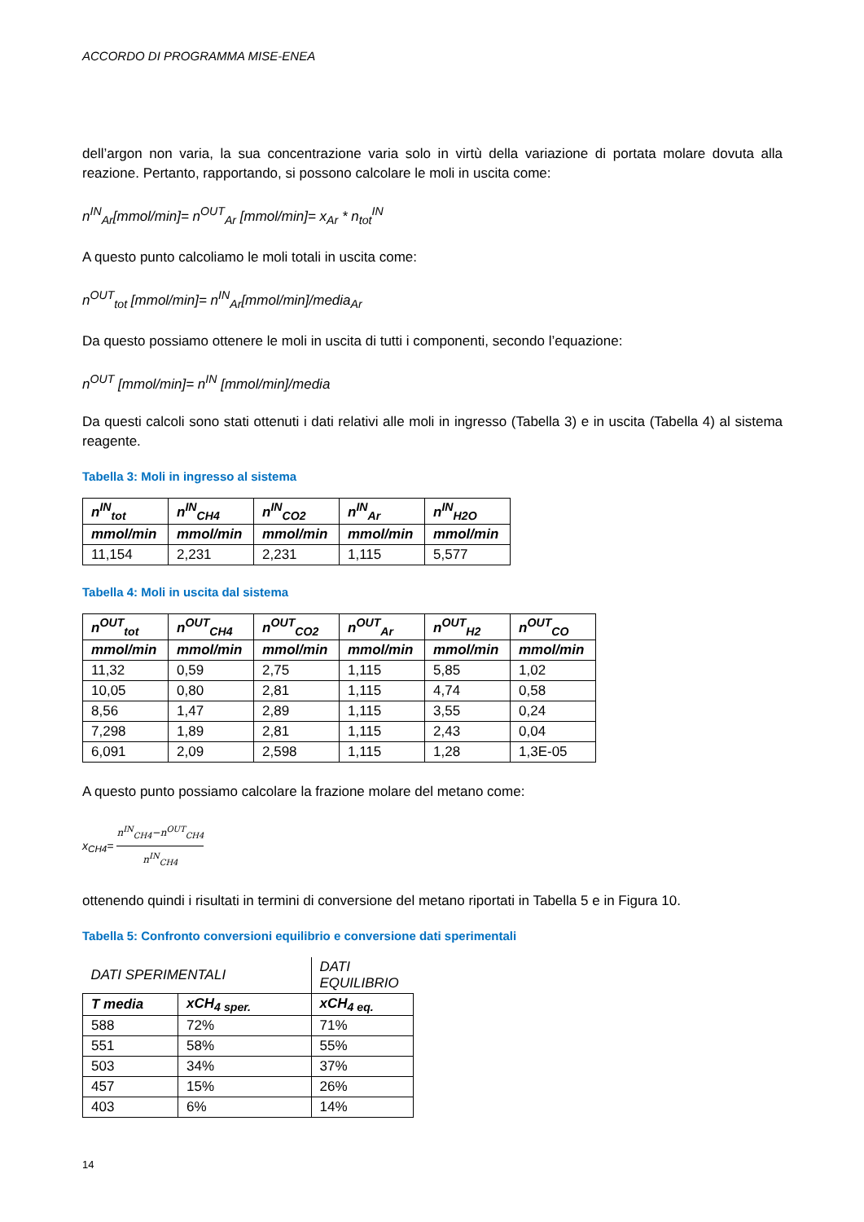ACCORDO DI PROGRAMMA MISE-ENEA
dell’argon non varia, la sua concentrazione varia solo in virtù della variazione di portata molare dovuta alla reazione. Pertanto, rapportando, si possono calcolare le moli in uscita come:
n<sup>IN</sup><sub>Ar</sub>[mmol/min]= n<sup>OUT</sup><sub>Ar</sub> [mmol/min]= x<sub>Ar</sub> * n<sub>tot</sub><sup>IN</sup>
A questo punto calcoliamo le moli totali in uscita come:
n<sup>OUT</sup><sub>tot</sub> [mmol/min]= n<sup>IN</sup><sub>Ar</sub>[mmol/min]/media<sub>Ar</sub>
Da questo possiamo ottenere le moli in uscita di tutti i componenti, secondo l’equazione:
n<sup>OUT</sup> [mmol/min]= n<sup>IN</sup> [mmol/min]/media
Da questi calcoli sono stati ottenuti i dati relativi alle moli in ingresso (Tabella 3) e in uscita (Tabella 4) al sistema reagente.
Tabella 3: Moli in ingresso al sistema
| n<sup>IN</sup><sub>tot</sub> | n<sup>IN</sup><sub>CH4</sub> | n<sup>IN</sup><sub>CO2</sub> | n<sup>IN</sup><sub>Ar</sub> | n<sup>IN</sup><sub>H2O</sub> |
| --- | --- | --- | --- | --- |
| mmol/min | mmol/min | mmol/min | mmol/min | mmol/min |
| 11,154 | 2,231 | 2,231 | 1,115 | 5,577 |
Tabella 4: Moli in uscita dal sistema
| n<sup>OUT</sup><sub>tot</sub> | n<sup>OUT</sup><sub>CH4</sub> | n<sup>OUT</sup><sub>CO2</sub> | n<sup>OUT</sup><sub>Ar</sub> | n<sup>OUT</sup><sub>H2</sub> | n<sup>OUT</sup><sub>CO</sub> |
| --- | --- | --- | --- | --- | --- |
| mmol/min | mmol/min | mmol/min | mmol/min | mmol/min | mmol/min |
| 11,32 | 0,59 | 2,75 | 1,115 | 5,85 | 1,02 |
| 10,05 | 0,80 | 2,81 | 1,115 | 4,74 | 0,58 |
| 8,56 | 1,47 | 2,89 | 1,115 | 3,55 | 0,24 |
| 7,298 | 1,89 | 2,81 | 1,115 | 2,43 | 0,04 |
| 6,091 | 2,09 | 2,598 | 1,115 | 1,28 | 1,3E-05 |
A questo punto possiamo calcolare la frazione molare del metano come:
x<sub>CH4</sub>= n<sup>IN</sup><sub>CH4</sub>−n<sup>OUT</sup><sub>CH4</sub> n<sup>IN</sup><sub>CH4</sub>
ottenendo quindi i risultati in termini di conversione del metano riportati in Tabella 5 e in Figura 10.
Tabella 5: Confronto conversioni equilibrio e conversione dati sperimentali
| DATI SPERIMENTALI | | DATI EQUILIBRIO |
| T media | xCH<sub>4 sper.</sub> | xCH<sub>4 eq.</sub> |
| 588 | 72% | 71% |
| 551 | 58% | 55% |
| 503 | 34% | 37% |
| 457 | 15% | 26% |
| 403 | 6% | 14% |
14